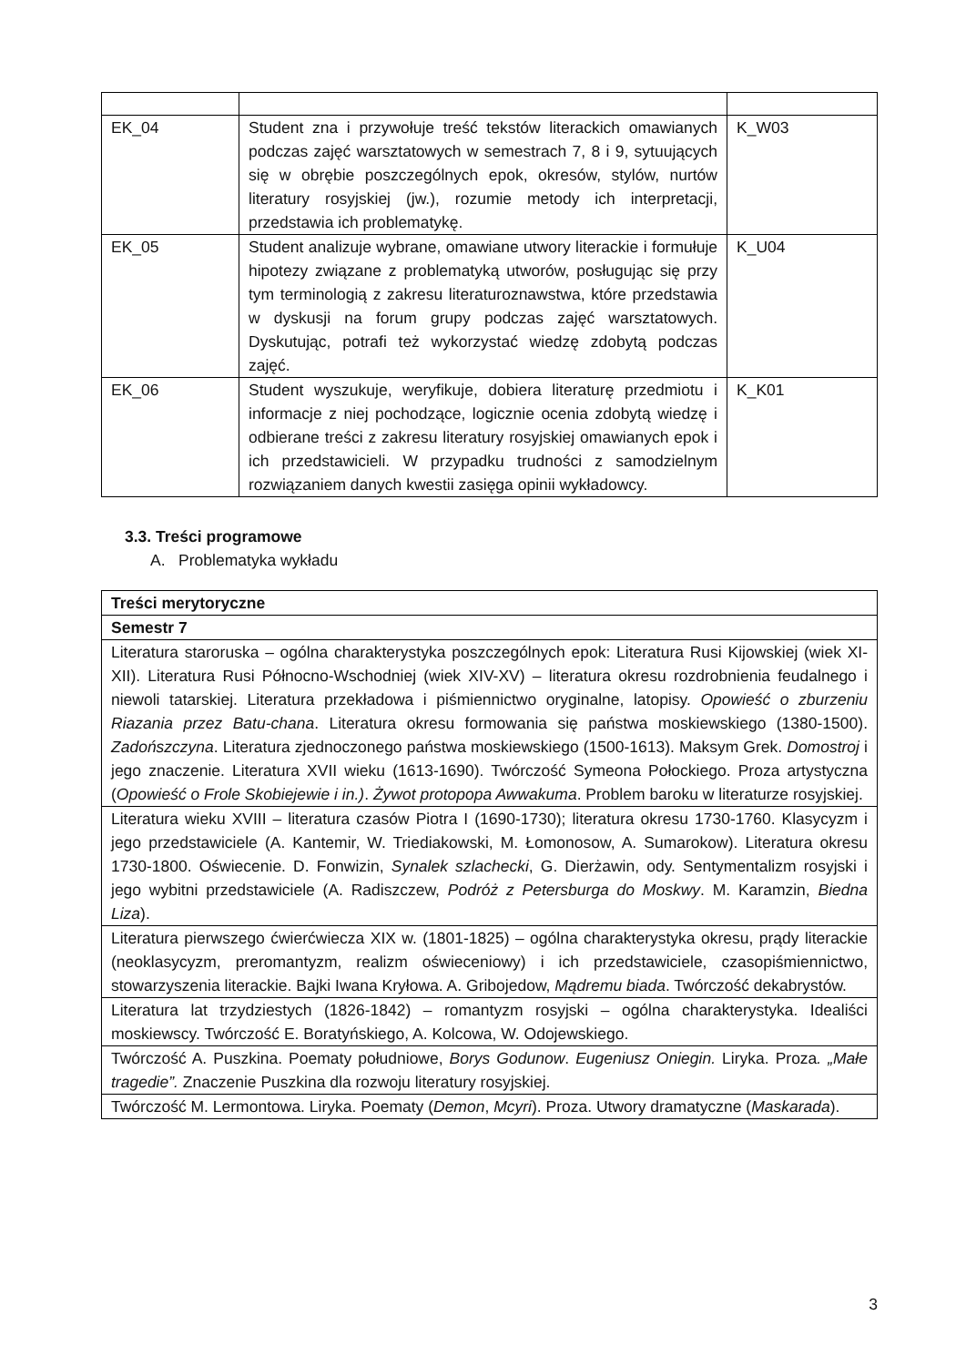| EK_04 | Student zna i przywołuje treść tekstów literackich omawianych podczas zajęć warsztatowych w semestrach 7, 8 i 9, sytuujących się w obrębie poszczególnych epok, okresów, stylów, nurtów literatury rosyjskiej (jw.), rozumie metody ich interpretacji, przedstawia ich problematykę. | K_W03 |
| EK_05 | Student analizuje wybrane, omawiane utwory literackie i formułuje hipotezy związane z problematyką utworów, posługując się przy tym terminologią z zakresu literaturoznawstwa, które przedstawia w dyskusji na forum grupy podczas zajęć warsztatowych. Dyskutując, potrafi też wykorzystać wiedzę zdobytą podczas zajęć. | K_U04 |
| EK_06 | Student wyszukuje, weryfikuje, dobiera literaturę przedmiotu i informacje z niej pochodzące, logicznie ocenia zdobytą wiedzę i odbierane treści z zakresu literatury rosyjskiej omawianych epok i ich przedstawicieli. W przypadku trudności z samodzielnym rozwiązaniem danych kwestii zasięga opinii wykładowcy. | K_K01 |
3.3. Treści programowe
A. Problematyka wykładu
| Treści merytoryczne |
| Semestr 7 |
| Literatura staroruska – ogólna charakterystyka poszczególnych epok: Literatura Rusi Kijowskiej (wiek XI-XII). Literatura Rusi Północno-Wschodniej (wiek XIV-XV) – literatura okresu rozdrobnienia feudalnego i niewoli tatarskiej. Literatura przekładowa i piśmiennictwo oryginalne, latopisy. Opowieść o zburzeniu Riazania przez Batu-chana . Literatura okresu formowania się państwa moskiewskiego (1380-1500). Zadońszczyna . Literatura zjednoczonego państwa moskiewskiego (1500-1613). Maksym Grek. Domostroj i jego znaczenie. Literatura XVII wieku (1613-1690). Twórczość Symeona Połockiego. Proza artystyczna ( Opowieść o Frole Skobiejewie i in.) . Żywot protopopa Awwakuma . Problem baroku w literaturze rosyjskiej. |
| Literatura wieku XVIII – literatura czasów Piotra I (1690-1730); literatura okresu 1730-1760. Klasycyzm i jego przedstawiciele (A. Kantemir, W. Triediakowski, M. Łomonosow, A. Sumarokow). Literatura okresu 1730-1800. Oświecenie. D. Fonwizin, Synalek szlachecki , G. Dierżawin, ody. Sentymentalizm rosyjski i jego wybitni przedstawiciele (A. Radiszczew, Podróż z Petersburga do Moskwy . M. Karamzin, Biedna Liza ). |
| Literatura pierwszego ćwierćwiecza XIX w. (1801-1825) – ogólna charakterystyka okresu, prądy literackie (neoklasycyzm, preromantyzm, realizm oświeceniowy) i ich przedstawiciele, czasopiśmiennictwo, stowarzyszenia literackie. Bajki Iwana Kryłowa. A. Gribojedow, Mądremu biada . Twórczość dekabrystów. |
| Literatura lat trzydziestych (1826-1842) – romantyzm rosyjski – ogólna charakterystyka. Idealiści moskiewscy. Twórczość E. Boratyńskiego, A. Kolcowa, W. Odojewskiego. |
| Twórczość A. Puszkina. Poematy południowe, Borys Godunow . Eugeniusz Oniegin. Liryka. Proza . „Małe tragedie”. Znaczenie Puszkina dla rozwoju literatury rosyjskiej. |
| Twórczość M. Lermontowa. Liryka. Poematy ( Demon , Mcyri ). Proza. Utwory dramatyczne ( Maskarada ). |
3